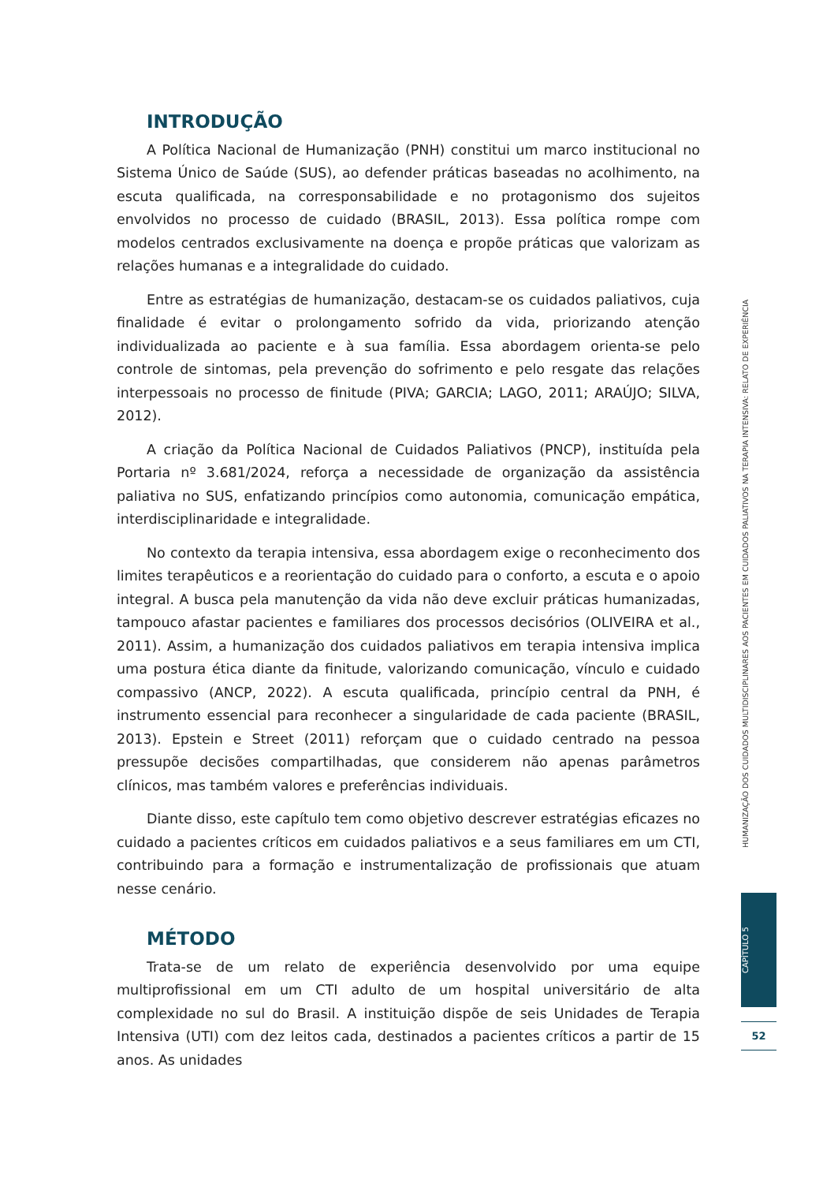INTRODUÇÃO
A Política Nacional de Humanização (PNH) constitui um marco institucional no Sistema Único de Saúde (SUS), ao defender práticas baseadas no acolhimento, na escuta qualificada, na corresponsabilidade e no protagonismo dos sujeitos envolvidos no processo de cuidado (BRASIL, 2013). Essa política rompe com modelos centrados exclusivamente na doença e propõe práticas que valorizam as relações humanas e a integralidade do cuidado.
Entre as estratégias de humanização, destacam-se os cuidados paliativos, cuja finalidade é evitar o prolongamento sofrido da vida, priorizando atenção individualizada ao paciente e à sua família. Essa abordagem orienta-se pelo controle de sintomas, pela prevenção do sofrimento e pelo resgate das relações interpessoais no processo de finitude (PIVA; GARCIA; LAGO, 2011; ARAÚJO; SILVA, 2012).
A criação da Política Nacional de Cuidados Paliativos (PNCP), instituída pela Portaria nº 3.681/2024, reforça a necessidade de organização da assistência paliativa no SUS, enfatizando princípios como autonomia, comunicação empática, interdisciplinaridade e integralidade.
No contexto da terapia intensiva, essa abordagem exige o reconhecimento dos limites terapêuticos e a reorientação do cuidado para o conforto, a escuta e o apoio integral. A busca pela manutenção da vida não deve excluir práticas humanizadas, tampouco afastar pacientes e familiares dos processos decisórios (OLIVEIRA et al., 2011). Assim, a humanização dos cuidados paliativos em terapia intensiva implica uma postura ética diante da finitude, valorizando comunicação, vínculo e cuidado compassivo (ANCP, 2022). A escuta qualificada, princípio central da PNH, é instrumento essencial para reconhecer a singularidade de cada paciente (BRASIL, 2013). Epstein e Street (2011) reforçam que o cuidado centrado na pessoa pressupõe decisões compartilhadas, que considerem não apenas parâmetros clínicos, mas também valores e preferências individuais.
Diante disso, este capítulo tem como objetivo descrever estratégias eficazes no cuidado a pacientes críticos em cuidados paliativos e a seus familiares em um CTI, contribuindo para a formação e instrumentalização de profissionais que atuam nesse cenário.
MÉTODO
Trata-se de um relato de experiência desenvolvido por uma equipe multiprofissional em um CTI adulto de um hospital universitário de alta complexidade no sul do Brasil. A instituição dispõe de seis Unidades de Terapia Intensiva (UTI) com dez leitos cada, destinados a pacientes críticos a partir de 15 anos. As unidades
HUMANIZAÇÃO DOS CUIDADOS MULTIDISCIPLINARES AOS PACIENTES EM CUIDADOS PALIATIVOS NA TERAPIA INTENSIVA: RELATO DE EXPERIÊNCIA
CAPÍTULO 5
52